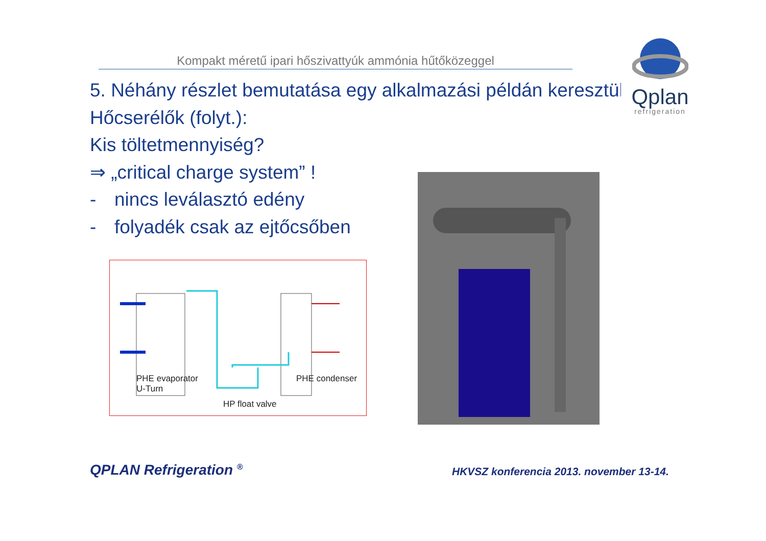Kompakt méretű ipari hőszivattyúk ammónia hűtőközeggel
Qplan
refrigeration
5. Néhány részlet bemutatása egy alkalmazási példán keresztül
Hőcserélők (folyt.):
Kis töltetmennyiség?
⇒ „critical charge system” !
- nincs leválasztó edény
- folyadék csak az ejtőcsőben
PHE evaporator
U-Turn
PHE condenser
HP float valve
QPLAN Refrigeration <sup>®</sup>
HKVSZ konferencia 2013. november 13-14.